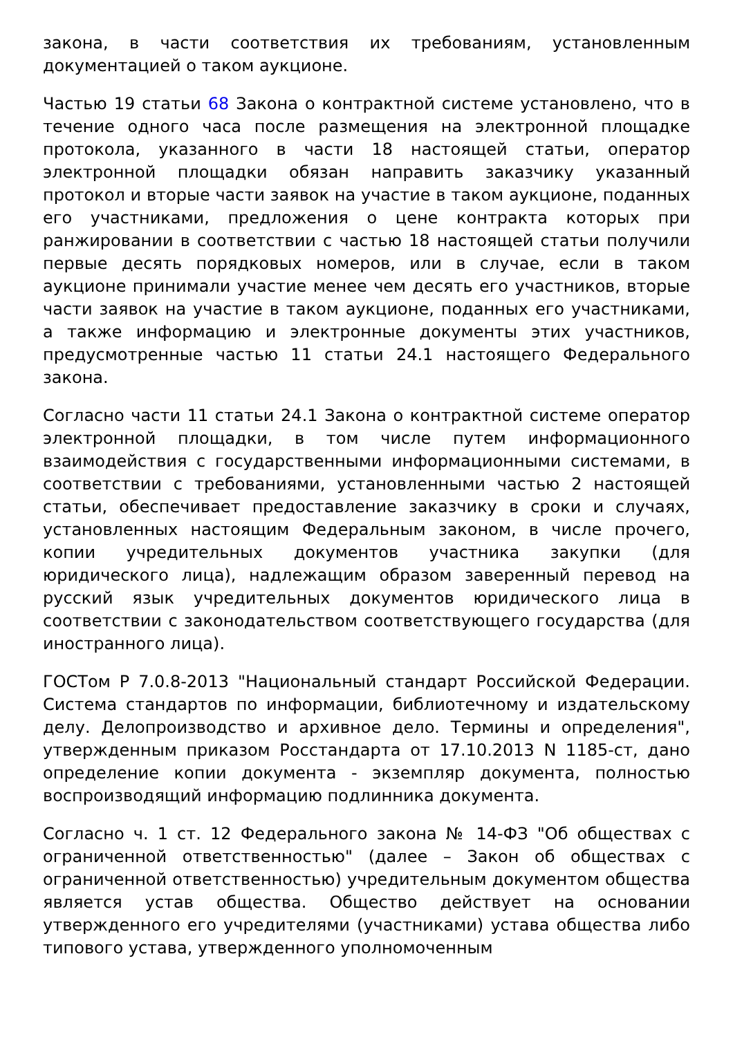закона, в части соответствия их требованиям, установленным документацией о таком аукционе.
Частью 19 статьи 68 Закона о контрактной системе установлено, что в течение одного часа после размещения на электронной площадке протокола, указанного в части 18 настоящей статьи, оператор электронной площадки обязан направить заказчику указанный протокол и вторые части заявок на участие в таком аукционе, поданных его участниками, предложения о цене контракта которых при ранжировании в соответствии с частью 18 настоящей статьи получили первые десять порядковых номеров, или в случае, если в таком аукционе принимали участие менее чем десять его участников, вторые части заявок на участие в таком аукционе, поданных его участниками, а также информацию и электронные документы этих участников, предусмотренные частью 11 статьи 24.1 настоящего Федерального закона.
Согласно части 11 статьи 24.1 Закона о контрактной системе оператор электронной площадки, в том числе путем информационного взаимодействия с государственными информационными системами, в соответствии с требованиями, установленными частью 2 настоящей статьи, обеспечивает предоставление заказчику в сроки и случаях, установленных настоящим Федеральным законом, в числе прочего, копии учредительных документов участника закупки (для юридического лица), надлежащим образом заверенный перевод на русский язык учредительных документов юридического лица в соответствии с законодательством соответствующего государства (для иностранного лица).
ГОСТом Р 7.0.8-2013 "Национальный стандарт Российской Федерации. Система стандартов по информации, библиотечному и издательскому делу. Делопроизводство и архивное дело. Термины и определения", утвержденным приказом Росстандарта от 17.10.2013 N 1185-ст, дано определение копии документа - экземпляр документа, полностью воспроизводящий информацию подлинника документа.
Согласно ч. 1 ст. 12 Федерального закона № 14-ФЗ "Об обществах с ограниченной ответственностью" (далее – Закон об обществах с ограниченной ответственностью) учредительным документом общества является устав общества. Общество действует на основании утвержденного его учредителями (участниками) устава общества либо типового устава, утвержденного уполномоченным